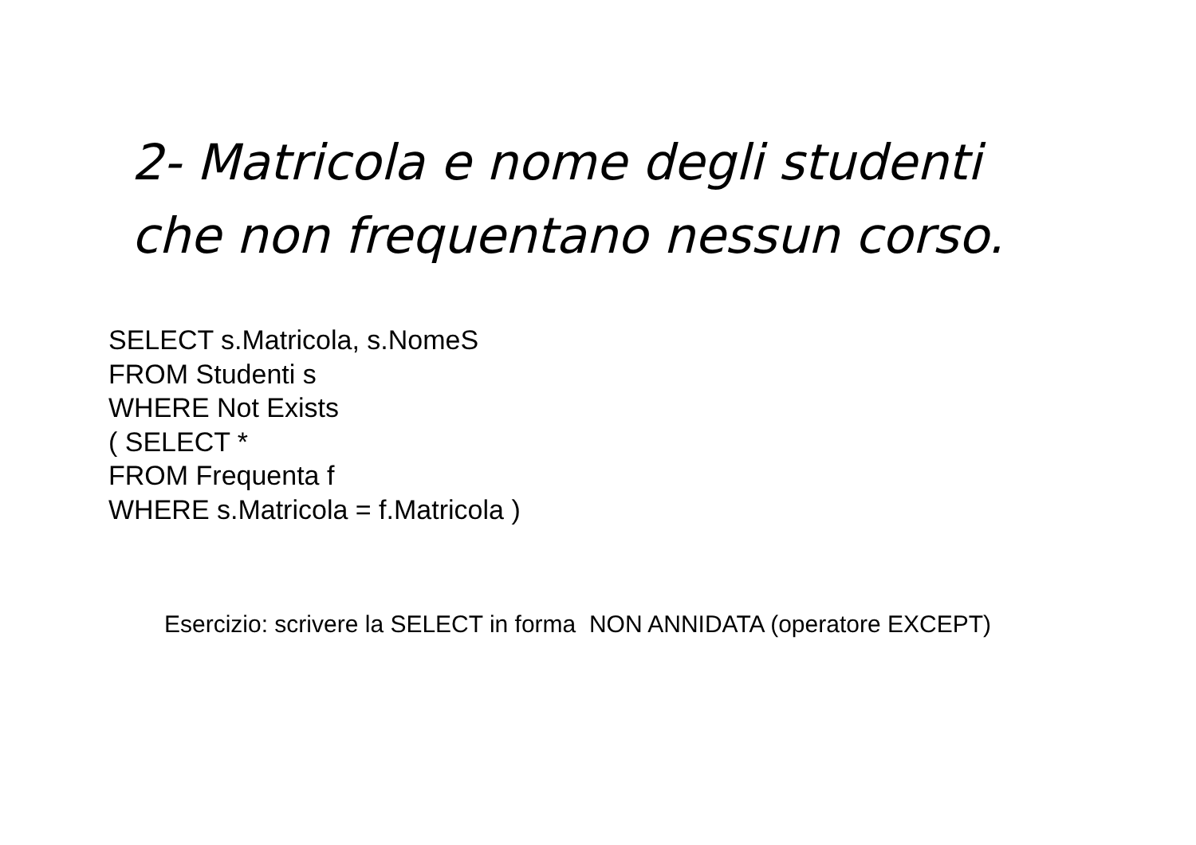2- Matricola e nome degli studenti
che non frequentano nessun corso.
SELECT s.Matricola, s.NomeS
FROM Studenti s
WHERE Not Exists
( SELECT *
FROM Frequenta f
WHERE s.Matricola = f.Matricola )
Esercizio: scrivere la SELECT in forma NON ANNIDATA (operatore EXCEPT)